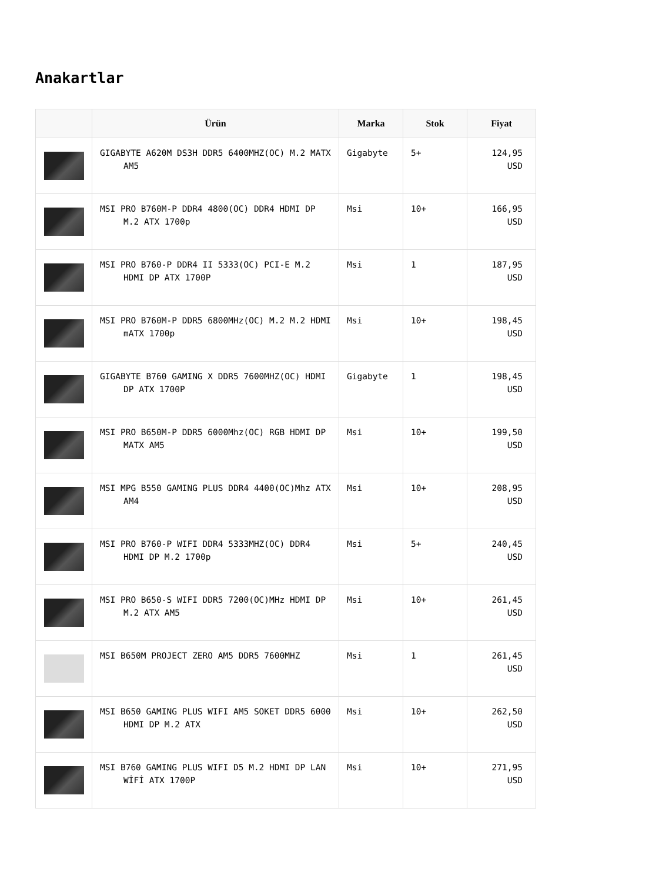Anakartlar
| | Ürün | Marka | Stok | Fiyat |
| --- | --- | --- | --- | --- |
| | GIGABYTE A620M DS3H DDR5 6400MHZ(OC) M.2 MATX AM5 | Gigabyte | 5+ | 124,95 USD |
| | MSI PRO B760M-P DDR4 4800(OC) DDR4 HDMI DP M.2 ATX 1700p | Msi | 10+ | 166,95 USD |
| | MSI PRO B760-P DDR4 II 5333(OC) PCI-E M.2 HDMI DP ATX 1700P | Msi | 1 | 187,95 USD |
| | MSI PRO B760M-P DDR5 6800MHz(OC) M.2 M.2 HDMI mATX 1700p | Msi | 10+ | 198,45 USD |
| | GIGABYTE B760 GAMING X DDR5 7600MHZ(OC) HDMI DP ATX 1700P | Gigabyte | 1 | 198,45 USD |
| | MSI PRO B650M-P DDR5 6000Mhz(OC) RGB HDMI DP MATX AM5 | Msi | 10+ | 199,50 USD |
| | MSI MPG B550 GAMING PLUS DDR4 4400(OC)Mhz ATX AM4 | Msi | 10+ | 208,95 USD |
| | MSI PRO B760-P WIFI DDR4 5333MHZ(OC) DDR4 HDMI DP M.2 1700p | Msi | 5+ | 240,45 USD |
| | MSI PRO B650-S WIFI DDR5 7200(OC)MHz HDMI DP M.2 ATX AM5 | Msi | 10+ | 261,45 USD |
| | MSI B650M PROJECT ZERO AM5 DDR5 7600MHZ | Msi | 1 | 261,45 USD |
| | MSI B650 GAMING PLUS WIFI AM5 SOKET DDR5 6000 HDMI DP M.2 ATX | Msi | 10+ | 262,50 USD |
| | MSI B760 GAMING PLUS WIFI D5 M.2 HDMI DP LAN WİFİ ATX 1700P | Msi | 10+ | 271,95 USD |